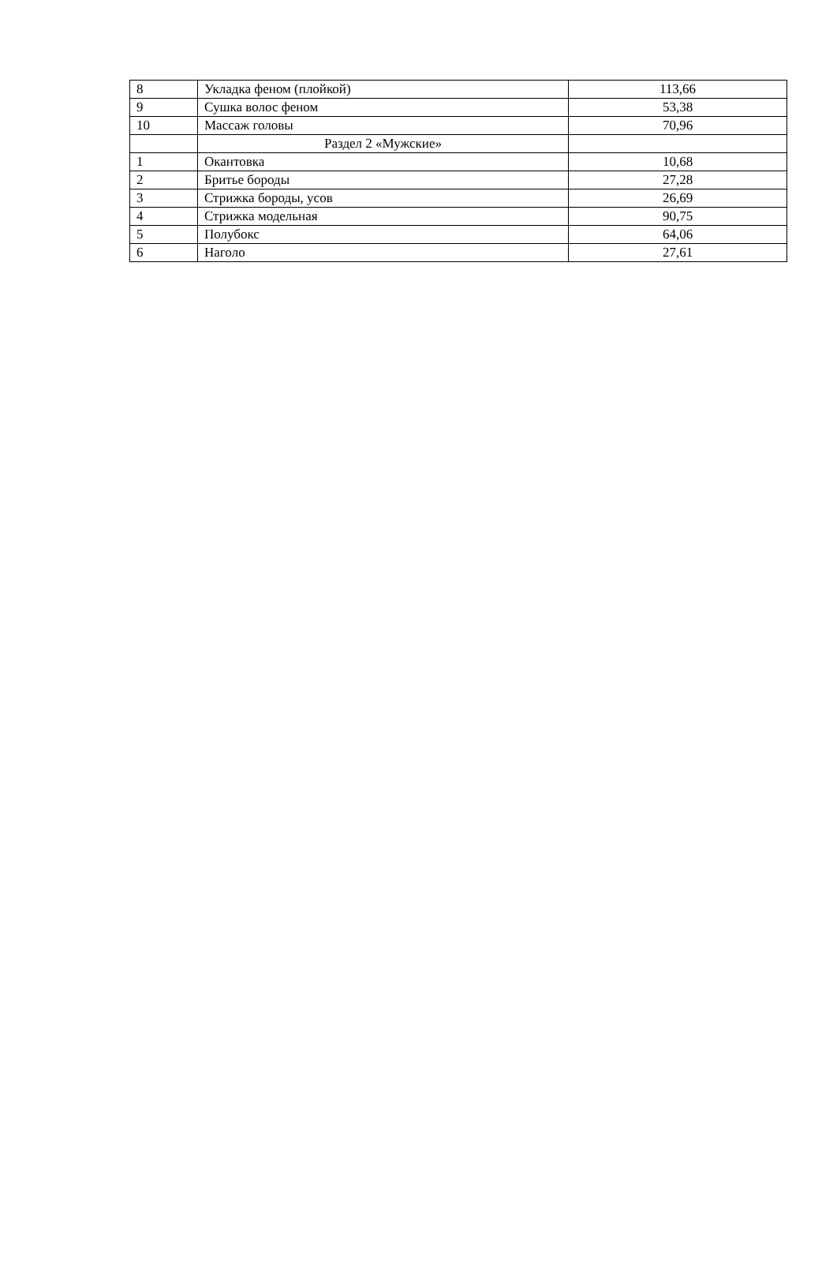| 8 | Укладка феном (плойкой) | 113,66 |
| 9 | Сушка волос феном | 53,38 |
| 10 | Массаж головы | 70,96 |
| | Раздел 2 «Мужские» | |
| 1 | Окантовка | 10,68 |
| 2 | Бритье бороды | 27,28 |
| 3 | Стрижка бороды, усов | 26,69 |
| 4 | Стрижка модельная | 90,75 |
| 5 | Полубокс | 64,06 |
| 6 | Наголо | 27,61 |